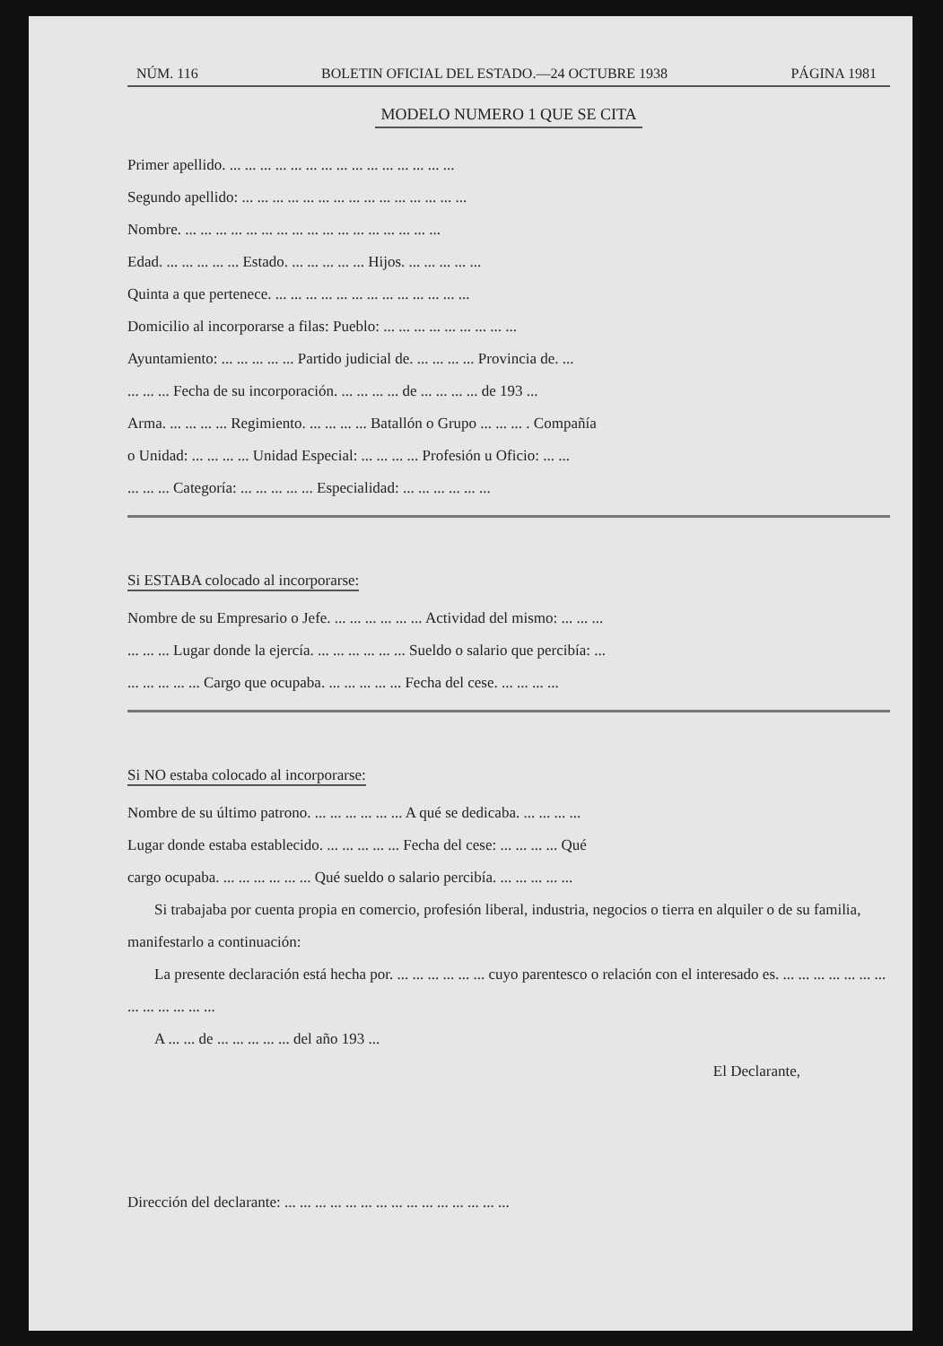NÚM. 116 BOLETIN OFICIAL DEL ESTADO.—24 OCTUBRE 1938 PÁGINA 1981
MODELO NUMERO 1 QUE SE CITA
Primer apellido. ... ... ... ... ... ... ... ... ... ... ... ... ... ... ...
Segundo apellido: ... ... ... ... ... ... ... ... ... ... ... ... ... ... ...
Nombre. ... ... ... ... ... ... ... ... ... ... ... ... ... ... ... ... ...
Edad. ... ... ... ... ... Estado. ... ... ... ... ... Hijos. ... ... ... ... ...
Quinta a que pertenece. ... ... ... ... ... ... ... ... ... ... ... ... ...
Domicilio al incorporarse a filas: Pueblo: ... ... ... ... ... ... ... ... ...
Ayuntamiento: ... ... ... ... ... Partido judicial de. ... ... ... ... Provincia de. ...
... ... ... Fecha de su incorporación. ... ... ... ... de ... ... ... ... de 193 ...
Arma. ... ... ... ... Regimiento. ... ... ... ... Batallón o Grupo ... ... ... . Compañía
o Unidad: ... ... ... ... Unidad Especial: ... ... ... ... Profesión u Oficio: ... ...
... ... ... Categoría: ... ... ... ... ... Especialidad: ... ... ... ... ... ...
Si ESTABA colocado al incorporarse:
Nombre de su Empresario o Jefe. ... ... ... ... ... ... Actividad del mismo: ... ... ...
... ... ... Lugar donde la ejercía. ... ... ... ... ... ... Sueldo o salario que percibía: ...
... ... ... ... ... Cargo que ocupaba. ... ... ... ... ... Fecha del cese. ... ... ... ...
Si NO estaba colocado al incorporarse:
Nombre de su último patrono. ... ... ... ... ... ... A qué se dedicaba. ... ... ... ...
Lugar donde estaba establecido. ... ... ... ... ... Fecha del cese: ... ... ... ... Qué
cargo ocupaba. ... ... ... ... ... ... Qué sueldo o salario percibía. ... ... ... ... ...
Si trabajaba por cuenta propia en comercio, profesión liberal, industria, negocios o tierra en alquiler o de su familia, manifestarlo a continuación:
La presente declaración está hecha por. ... ... ... ... ... ... cuyo parentesco o relación con el interesado es. ... ... ... ... ... ... ... ... ... ... ... ... ...
A ... ... de ... ... ... ... ... del año 193 ...
El Declarante,
Dirección del declarante: ... ... ... ... ... ... ... ... ... ... ... ... ... ... ...